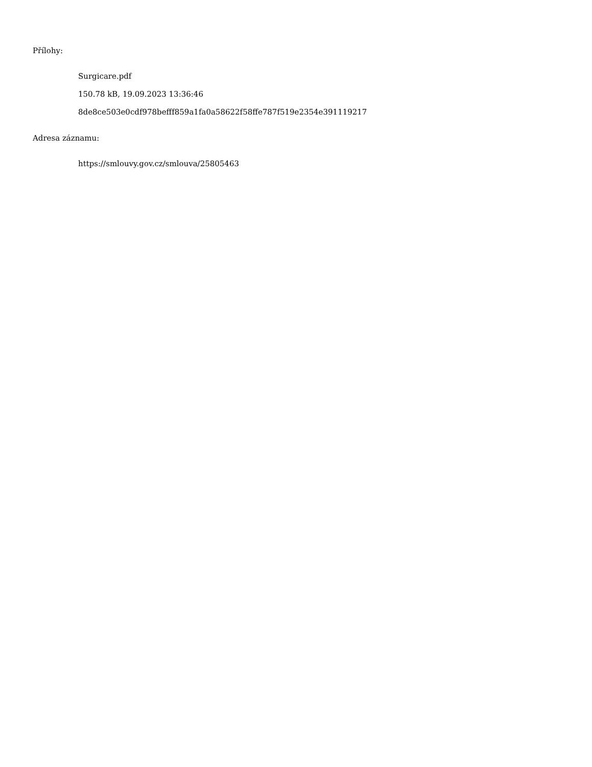Přílohy:
Surgicare.pdf
150.78 kB, 19.09.2023 13:36:46
8de8ce503e0cdf978befff859a1fa0a58622f58ffe787f519e2354e391119217
Adresa záznamu:
https://smlouvy.gov.cz/smlouva/25805463